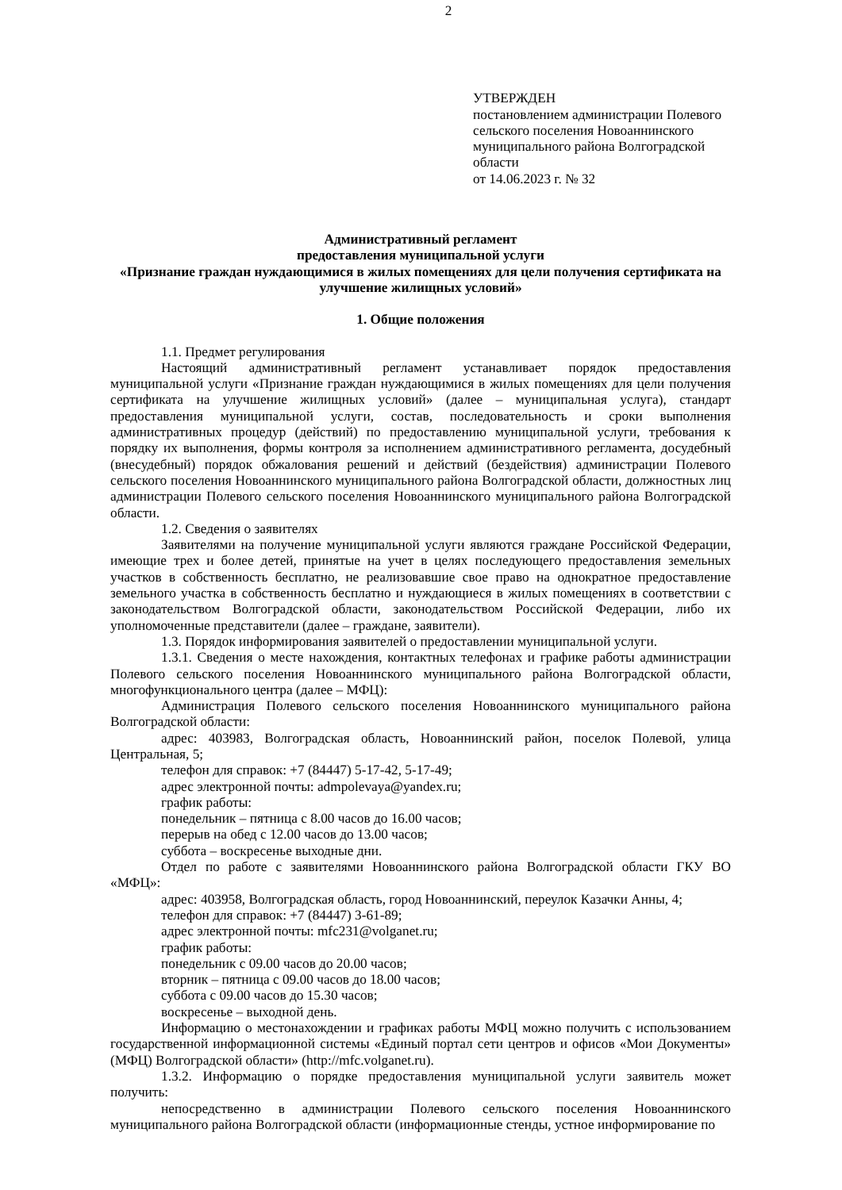2
УТВЕРЖДЕН
постановлением администрации Полевого
сельского поселения Новоаннинского
муниципального района Волгоградской
области
от 14.06.2023 г. № 32
Административный регламент
предоставления муниципальной услуги
«Признание граждан нуждающимися в жилых помещениях для цели получения сертификата на улучшение жилищных условий»
1. Общие положения
1.1. Предмет регулирования
Настоящий административный регламент устанавливает порядок предоставления муниципальной услуги «Признание граждан нуждающимися в жилых помещениях для цели получения сертификата на улучшение жилищных условий» (далее – муниципальная услуга), стандарт предоставления муниципальной услуги, состав, последовательность и сроки выполнения административных процедур (действий) по предоставлению муниципальной услуги, требования к порядку их выполнения, формы контроля за исполнением административного регламента, досудебный (внесудебный) порядок обжалования решений и действий (бездействия) администрации Полевого сельского поселения Новоаннинского муниципального района Волгоградской области, должностных лиц администрации Полевого сельского поселения Новоаннинского муниципального района Волгоградской области.
1.2. Сведения о заявителях
Заявителями на получение муниципальной услуги являются граждане Российской Федерации, имеющие трех и более детей, принятые на учет в целях последующего предоставления земельных участков в собственность бесплатно, не реализовавшие свое право на однократное предоставление земельного участка в собственность бесплатно и нуждающиеся в жилых помещениях в соответствии с законодательством Волгоградской области, законодательством Российской Федерации, либо их уполномоченные представители (далее – граждане, заявители).
1.3. Порядок информирования заявителей о предоставлении муниципальной услуги.
1.3.1. Сведения о месте нахождения, контактных телефонах и графике работы администрации Полевого сельского поселения Новоаннинского муниципального района Волгоградской области, многофункционального центра (далее – МФЦ):
Администрация Полевого сельского поселения Новоаннинского муниципального района Волгоградской области:
адрес: 403983, Волгоградская область, Новоаннинский район, поселок Полевой, улица Центральная, 5;
телефон для справок: +7 (84447) 5-17-42, 5-17-49;
адрес электронной почты: admpolevaya@yandex.ru;
график работы:
понедельник – пятница с 8.00 часов до 16.00 часов;
перерыв на обед с 12.00 часов до 13.00 часов;
суббота – воскресенье выходные дни.
Отдел по работе с заявителями Новоаннинского района Волгоградской области ГКУ ВО «МФЦ»:
адрес: 403958, Волгоградская область, город Новоаннинский, переулок Казачки Анны, 4;
телефон для справок: +7 (84447) 3-61-89;
адрес электронной почты: mfc231@volganet.ru;
график работы:
понедельник с 09.00 часов до 20.00 часов;
вторник – пятница с 09.00 часов до 18.00 часов;
суббота с 09.00 часов до 15.30 часов;
воскресенье – выходной день.
Информацию о местонахождении и графиках работы МФЦ можно получить с использованием государственной информационной системы «Единый портал сети центров и офисов «Мои Документы» (МФЦ) Волгоградской области» (http://mfc.volganet.ru).
1.3.2. Информацию о порядке предоставления муниципальной услуги заявитель может получить:
непосредственно в администрации Полевого сельского поселения Новоаннинского муниципального района Волгоградской области (информационные стенды, устное информирование по